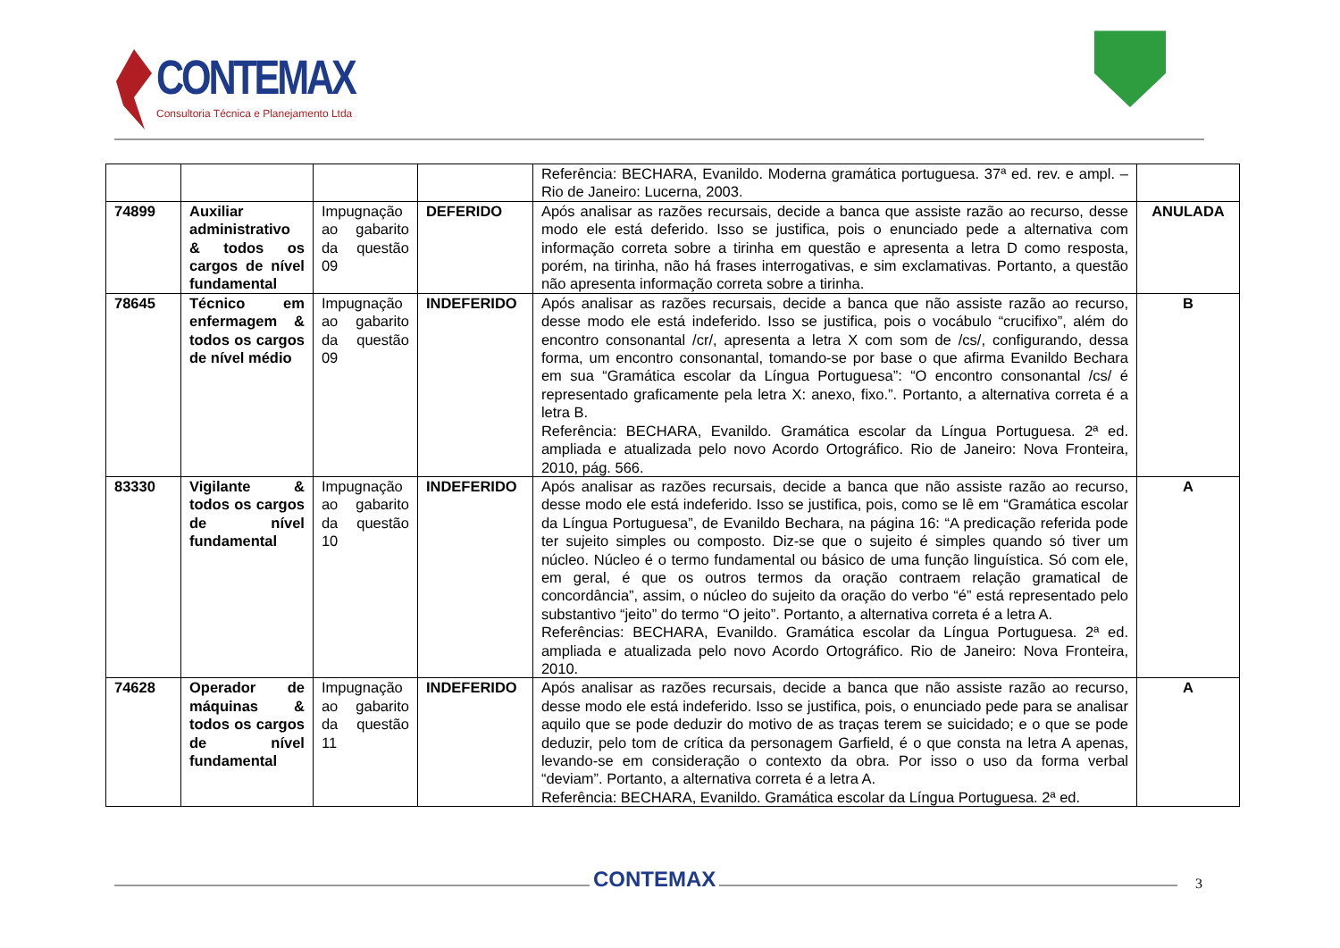CONTEMAX
Consultoria Técnica e Planejamento Ltda
| | | | | Referência: BECHARA, Evanildo. Moderna gramática portuguesa. 37ª ed. rev. e ampl. – Rio de Janeiro: Lucerna, 2003. | |
| 74899 | Auxiliar administrativo & todos os cargos de nível fundamental | Impugnação ao gabarito da questão 09 | DEFERIDO | Após analisar as razões recursais, decide a banca que assiste razão ao recurso, desse modo ele está deferido. Isso se justifica, pois o enunciado pede a alternativa com informação correta sobre a tirinha em questão e apresenta a letra D como resposta, porém, na tirinha, não há frases interrogativas, e sim exclamativas. Portanto, a questão não apresenta informação correta sobre a tirinha. | ANULADA |
| 78645 | Técnico em enfermagem & todos os cargos de nível médio | Impugnação ao gabarito da questão 09 | INDEFERIDO | Após analisar as razões recursais, decide a banca que não assiste razão ao recurso, desse modo ele está indeferido. Isso se justifica, pois o vocábulo “crucifixo”, além do encontro consonantal /cr/, apresenta a letra X com som de /cs/, configurando, dessa forma, um encontro consonantal, tomando-se por base o que afirma Evanildo Bechara em sua “Gramática escolar da Língua Portuguesa”: “O encontro consonantal /cs/ é representado graficamente pela letra X: anexo, fixo.”. Portanto, a alternativa correta é a letra B. Referência: BECHARA, Evanildo. Gramática escolar da Língua Portuguesa. 2ª ed. ampliada e atualizada pelo novo Acordo Ortográfico. Rio de Janeiro: Nova Fronteira, 2010, pág. 566. | B |
| 83330 | Vigilante & todos os cargos de nível fundamental | Impugnação ao gabarito da questão 10 | INDEFERIDO | Após analisar as razões recursais, decide a banca que não assiste razão ao recurso, desse modo ele está indeferido. Isso se justifica, pois, como se lê em “Gramática escolar da Língua Portuguesa”, de Evanildo Bechara, na página 16: “A predicação referida pode ter sujeito simples ou composto. Diz-se que o sujeito é simples quando só tiver um núcleo. Núcleo é o termo fundamental ou básico de uma função linguística. Só com ele, em geral, é que os outros termos da oração contraem relação gramatical de concordância”, assim, o núcleo do sujeito da oração do verbo “é” está representado pelo substantivo “jeito” do termo “O jeito”. Portanto, a alternativa correta é a letra A. Referências: BECHARA, Evanildo. Gramática escolar da Língua Portuguesa. 2ª ed. ampliada e atualizada pelo novo Acordo Ortográfico. Rio de Janeiro: Nova Fronteira, 2010. | A |
| 74628 | Operador de máquinas & todos os cargos de nível fundamental | Impugnação ao gabarito da questão 11 | INDEFERIDO | Após analisar as razões recursais, decide a banca que não assiste razão ao recurso, desse modo ele está indeferido. Isso se justifica, pois, o enunciado pede para se analisar aquilo que se pode deduzir do motivo de as traças terem se suicidado; e o que se pode deduzir, pelo tom de crítica da personagem Garfield, é o que consta na letra A apenas, levando-se em consideração o contexto da obra. Por isso o uso da forma verbal “deviam”. Portanto, a alternativa correta é a letra A. Referência: BECHARA, Evanildo. Gramática escolar da Língua Portuguesa. 2ª ed. | A |
CONTEMAX 3